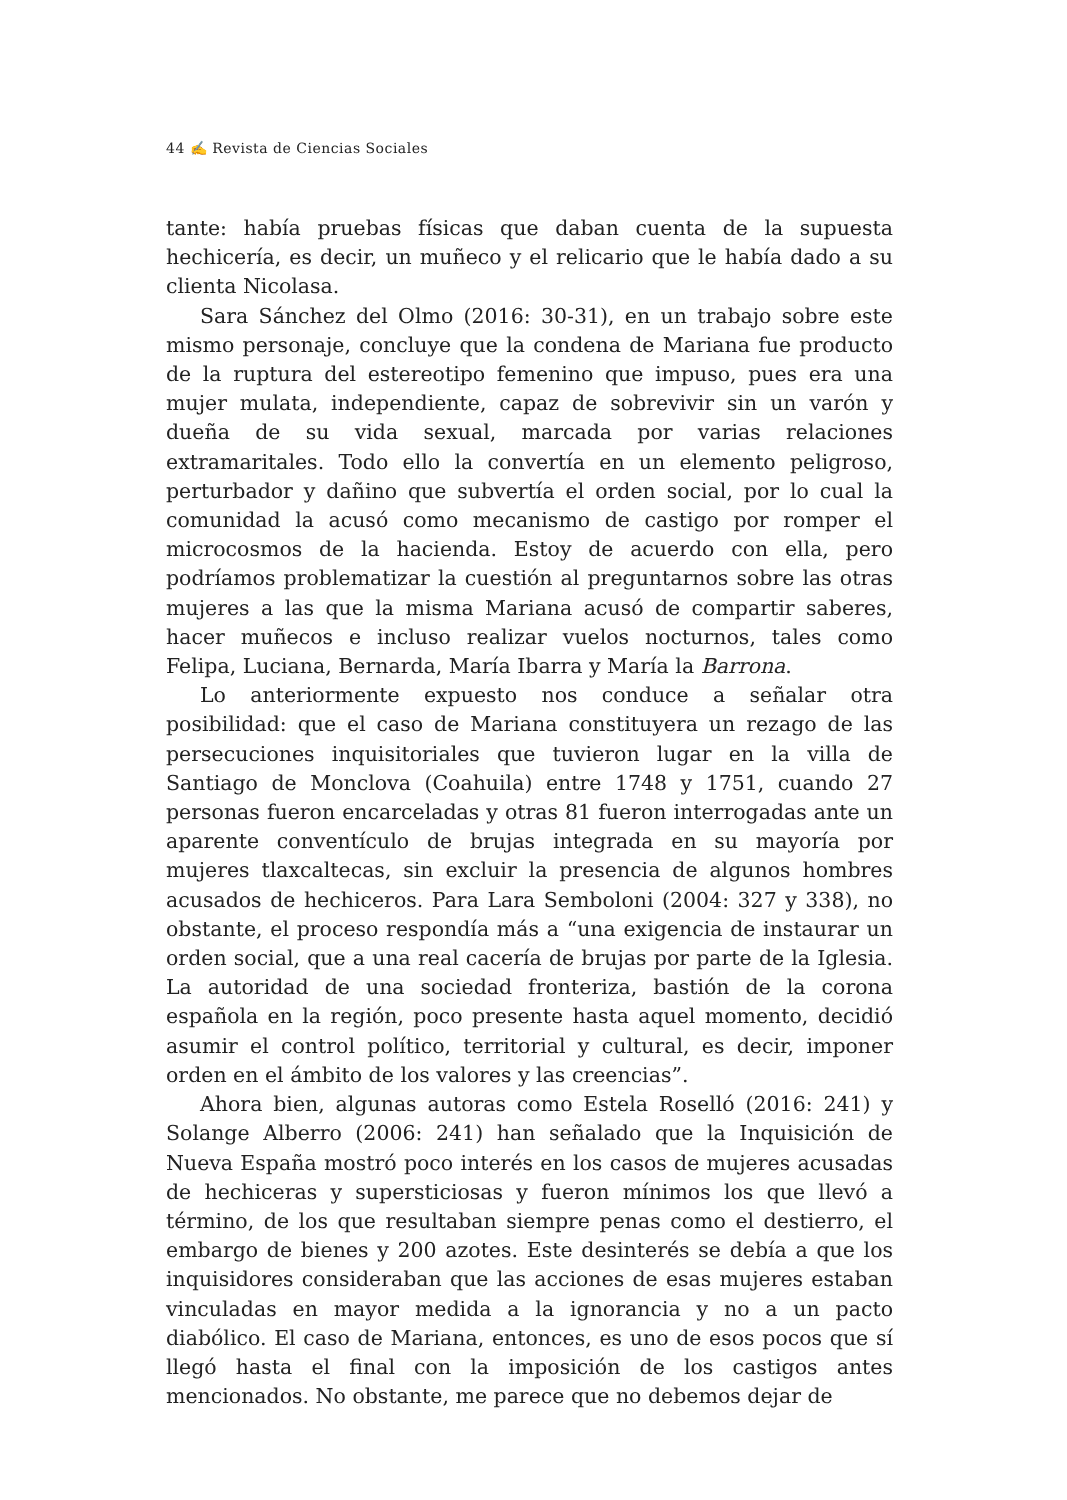44 ✍ Revista de Ciencias Sociales
tante: había pruebas físicas que daban cuenta de la supuesta hechicería, es decir, un muñeco y el relicario que le había dado a su clienta Nicolasa.
Sara Sánchez del Olmo (2016: 30-31), en un trabajo sobre este mismo personaje, concluye que la condena de Mariana fue producto de la ruptura del estereotipo femenino que impuso, pues era una mujer mulata, independiente, capaz de sobrevivir sin un varón y dueña de su vida sexual, marcada por varias relaciones extramaritales. Todo ello la convertía en un elemento peligroso, perturbador y dañino que subvertía el orden social, por lo cual la comunidad la acusó como mecanismo de castigo por romper el microcosmos de la hacienda. Estoy de acuerdo con ella, pero podríamos problematizar la cuestión al preguntarnos sobre las otras mujeres a las que la misma Mariana acusó de compartir saberes, hacer muñecos e incluso realizar vuelos nocturnos, tales como Felipa, Luciana, Bernarda, María Ibarra y María la Barrona.
Lo anteriormente expuesto nos conduce a señalar otra posibilidad: que el caso de Mariana constituyera un rezago de las persecuciones inquisitoriales que tuvieron lugar en la villa de Santiago de Monclova (Coahuila) entre 1748 y 1751, cuando 27 personas fueron encarceladas y otras 81 fueron interrogadas ante un aparente conventículo de brujas integrada en su mayoría por mujeres tlaxcaltecas, sin excluir la presencia de algunos hombres acusados de hechiceros. Para Lara Semboloni (2004: 327 y 338), no obstante, el proceso respondía más a “una exigencia de instaurar un orden social, que a una real cacería de brujas por parte de la Iglesia. La autoridad de una sociedad fronteriza, bastión de la corona española en la región, poco presente hasta aquel momento, decidió asumir el control político, territorial y cultural, es decir, imponer orden en el ámbito de los valores y las creencias”.
Ahora bien, algunas autoras como Estela Roselló (2016: 241) y Solange Alberro (2006: 241) han señalado que la Inquisición de Nueva España mostró poco interés en los casos de mujeres acusadas de hechiceras y supersticiosas y fueron mínimos los que llevó a término, de los que resultaban siempre penas como el destierro, el embargo de bienes y 200 azotes. Este desinterés se debía a que los inquisidores consideraban que las acciones de esas mujeres estaban vinculadas en mayor medida a la ignorancia y no a un pacto diabólico. El caso de Mariana, entonces, es uno de esos pocos que sí llegó hasta el final con la imposición de los castigos antes mencionados. No obstante, me parece que no debemos dejar de